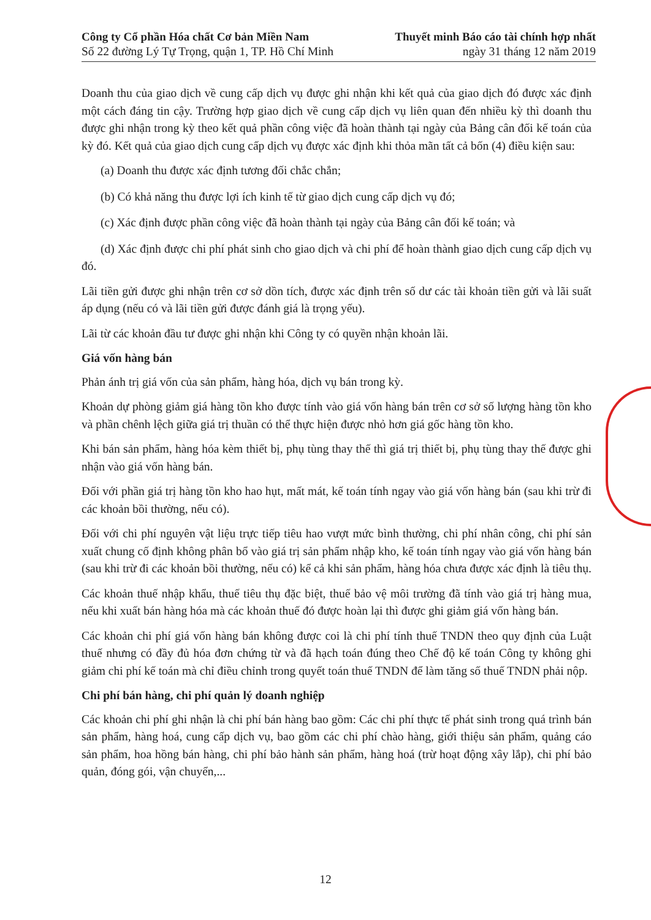Công ty Cổ phần Hóa chất Cơ bản Miền Nam
Số 22 đường Lý Tự Trọng, quận 1, TP. Hồ Chí Minh
Thuyết minh Báo cáo tài chính hợp nhất
ngày 31 tháng 12 năm 2019
Doanh thu của giao dịch về cung cấp dịch vụ được ghi nhận khi kết quả của giao dịch đó được xác định một cách đáng tin cậy. Trường hợp giao dịch về cung cấp dịch vụ liên quan đến nhiều kỳ thì doanh thu được ghi nhận trong kỳ theo kết quả phần công việc đã hoàn thành tại ngày của Bảng cân đối kế toán của kỳ đó. Kết quả của giao dịch cung cấp dịch vụ được xác định khi thỏa mãn tất cả bốn (4) điều kiện sau:
(a) Doanh thu được xác định tương đối chắc chắn;
(b) Có khả năng thu được lợi ích kinh tế từ giao dịch cung cấp dịch vụ đó;
(c) Xác định được phần công việc đã hoàn thành tại ngày của Bảng cân đối kế toán; và
(d) Xác định được chi phí phát sinh cho giao dịch và chi phí để hoàn thành giao dịch cung cấp dịch vụ đó.
Lãi tiền gửi được ghi nhận trên cơ sở dồn tích, được xác định trên số dư các tài khoản tiền gửi và lãi suất áp dụng (nếu có và lãi tiền gửi được đánh giá là trọng yếu).
Lãi từ các khoản đầu tư được ghi nhận khi Công ty có quyền nhận khoản lãi.
Giá vốn hàng bán
Phản ánh trị giá vốn của sản phẩm, hàng hóa, dịch vụ bán trong kỳ.
Khoản dự phòng giảm giá hàng tồn kho được tính vào giá vốn hàng bán trên cơ sở số lượng hàng tồn kho và phần chênh lệch giữa giá trị thuần có thể thực hiện được nhỏ hơn giá gốc hàng tồn kho.
Khi bán sản phẩm, hàng hóa kèm thiết bị, phụ tùng thay thế thì giá trị thiết bị, phụ tùng thay thế được ghi nhận vào giá vốn hàng bán.
Đối với phần giá trị hàng tồn kho hao hụt, mất mát, kế toán tính ngay vào giá vốn hàng bán (sau khi trừ đi các khoản bồi thường, nếu có).
Đối với chi phí nguyên vật liệu trực tiếp tiêu hao vượt mức bình thường, chi phí nhân công, chi phí sản xuất chung cố định không phân bổ vào giá trị sản phẩm nhập kho, kế toán tính ngay vào giá vốn hàng bán (sau khi trừ đi các khoản bồi thường, nếu có) kể cả khi sản phẩm, hàng hóa chưa được xác định là tiêu thụ.
Các khoản thuế nhập khẩu, thuế tiêu thụ đặc biệt, thuế bảo vệ môi trường đã tính vào giá trị hàng mua, nếu khi xuất bán hàng hóa mà các khoản thuế đó được hoàn lại thì được ghi giảm giá vốn hàng bán.
Các khoản chi phí giá vốn hàng bán không được coi là chi phí tính thuế TNDN theo quy định của Luật thuế nhưng có đầy đủ hóa đơn chứng từ và đã hạch toán đúng theo Chế độ kế toán Công ty không ghi giảm chi phí kế toán mà chỉ điều chỉnh trong quyết toán thuế TNDN để làm tăng số thuế TNDN phải nộp.
Chi phí bán hàng, chi phí quản lý doanh nghiệp
Các khoản chi phí ghi nhận là chi phí bán hàng bao gồm: Các chi phí thực tế phát sinh trong quá trình bán sản phẩm, hàng hoá, cung cấp dịch vụ, bao gồm các chi phí chào hàng, giới thiệu sản phẩm, quảng cáo sản phẩm, hoa hồng bán hàng, chi phí bảo hành sản phẩm, hàng hoá (trừ hoạt động xây lắp), chi phí bảo quản, đóng gói, vận chuyển,...
12